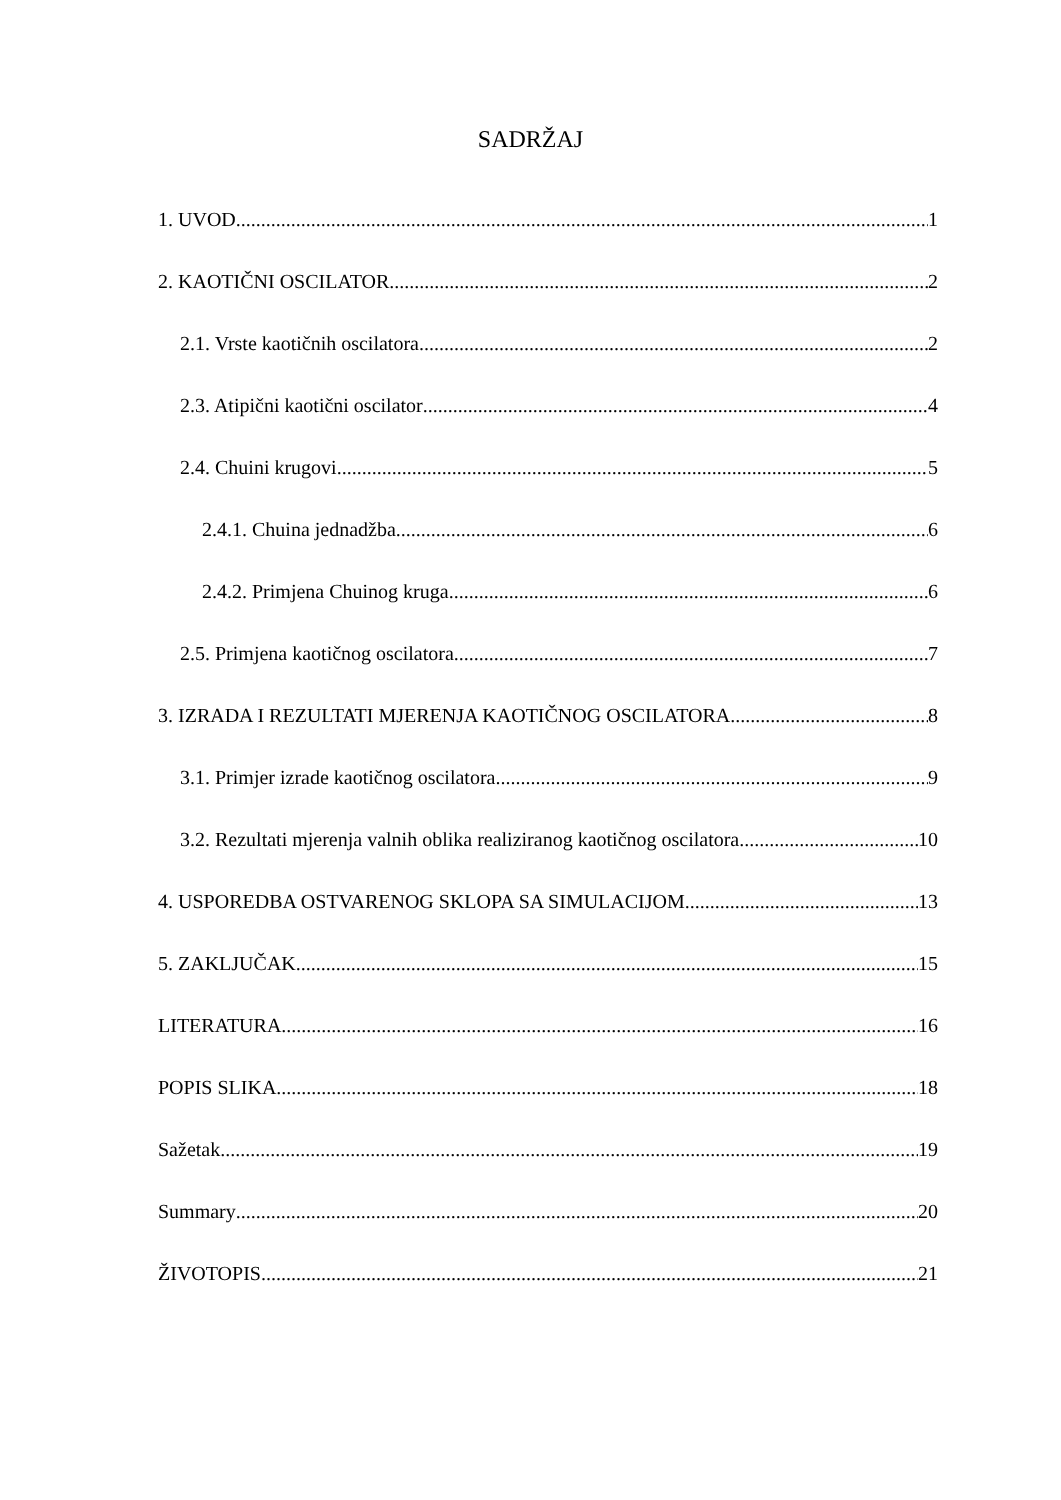SADRŽAJ
1. UVOD 1
2. KAOTIČNI OSCILATOR 2
2.1. Vrste kaotičnih oscilatora 2
2.3. Atipični kaotični oscilator 4
2.4. Chuini krugovi 5
2.4.1. Chuina jednadžba 6
2.4.2. Primjena Chuinog kruga 6
2.5. Primjena kaotičnog oscilatora 7
3. IZRADA I REZULTATI MJERENJA KAOTIČNOG OSCILATORA 8
3.1. Primjer izrade kaotičnog oscilatora 9
3.2. Rezultati mjerenja valnih oblika realiziranog kaotičnog oscilatora 10
4. USPOREDBA OSTVARENOG SKLOPA SA SIMULACIJOM 13
5. ZAKLJUČAK 15
LITERATURA 16
POPIS SLIKA 18
Sažetak 19
Summary 20
ŽIVOTOPIS 21